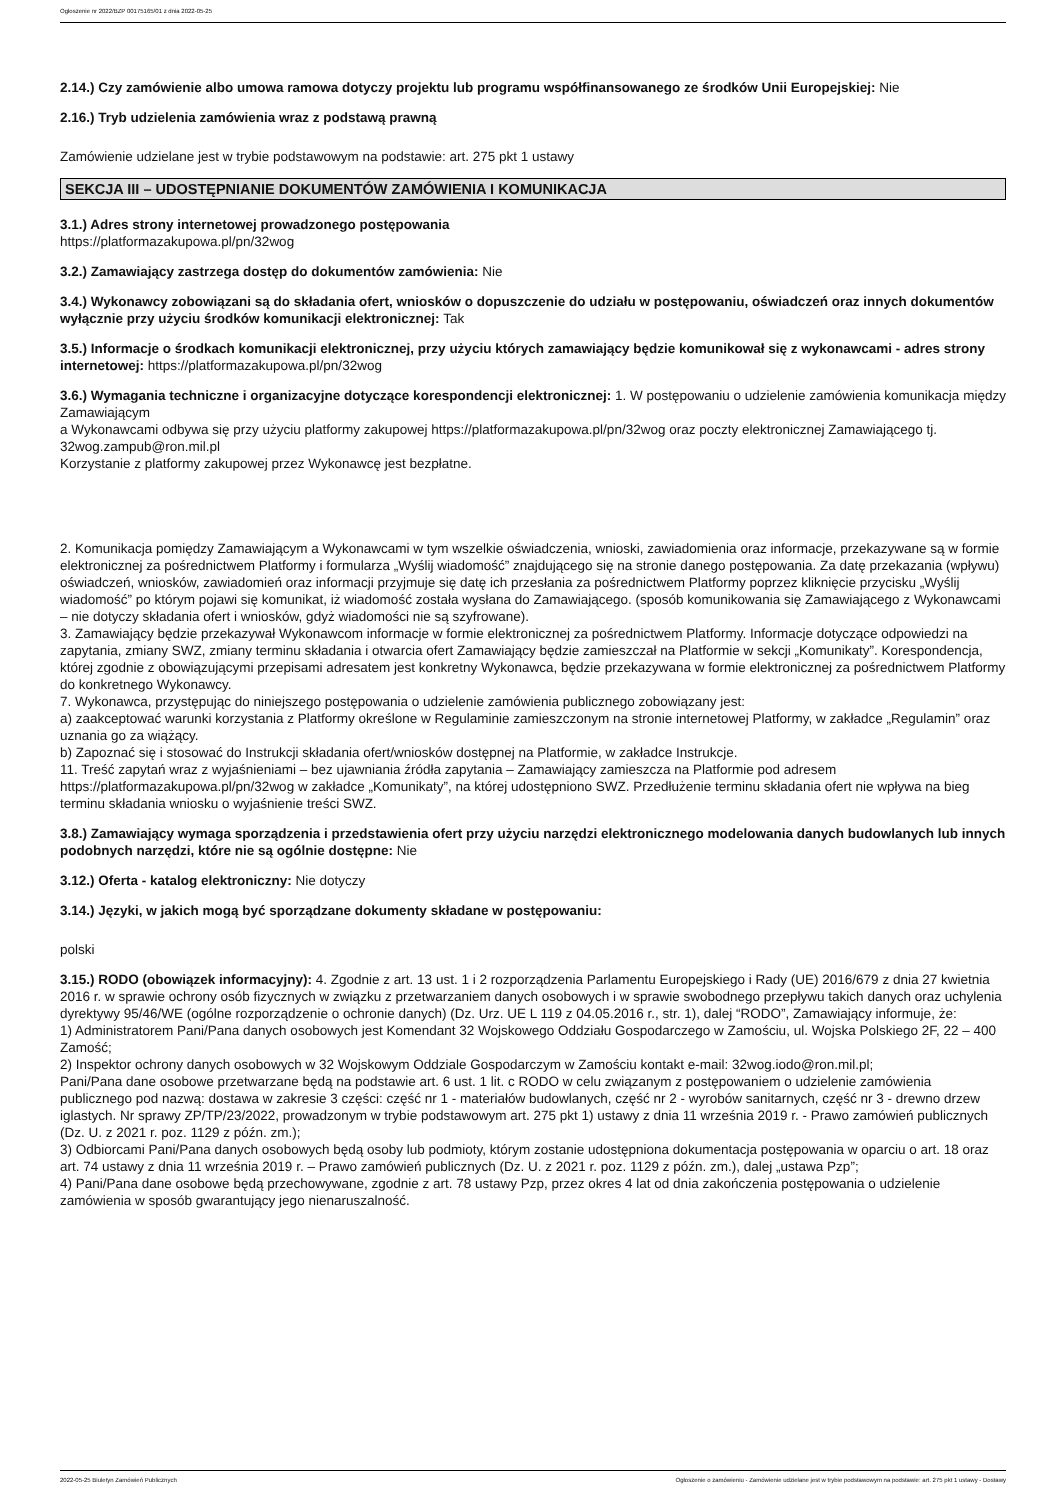Ogłoszenie nr 2022/BZP 00175165/01 z dnia 2022-05-25
2.14.) Czy zamówienie albo umowa ramowa dotyczy projektu lub programu współfinansowanego ze środków Unii Europejskiej: Nie
2.16.) Tryb udzielenia zamówienia wraz z podstawą prawną
Zamówienie udzielane jest w trybie podstawowym na podstawie: art. 275 pkt 1 ustawy
SEKCJA III – UDOSTĘPNIANIE DOKUMENTÓW ZAMÓWIENIA I KOMUNIKACJA
3.1.) Adres strony internetowej prowadzonego postępowania
https://platformazakupowa.pl/pn/32wog
3.2.) Zamawiający zastrzega dostęp do dokumentów zamówienia: Nie
3.4.) Wykonawcy zobowiązani są do składania ofert, wniosków o dopuszczenie do udziału w postępowaniu, oświadczeń oraz innych dokumentów wyłącznie przy użyciu środków komunikacji elektronicznej: Tak
3.5.) Informacje o środkach komunikacji elektronicznej, przy użyciu których zamawiający będzie komunikował się z wykonawcami - adres strony internetowej: https://platformazakupowa.pl/pn/32wog
3.6.) Wymagania techniczne i organizacyjne dotyczące korespondencji elektronicznej: 1. W postępowaniu o udzielenie zamówienia komunikacja między Zamawiającym
a Wykonawcami odbywa się przy użyciu platformy zakupowej https://platformazakupowa.pl/pn/32wog oraz poczty elektronicznej Zamawiającego tj. 32wog.zampub@ron.mil.pl
Korzystanie z platformy zakupowej przez Wykonawcę jest bezpłatne.
2. Komunikacja pomiędzy Zamawiającym a Wykonawcami w tym wszelkie oświadczenia, wnioski, zawiadomienia oraz informacje, przekazywane są w formie elektronicznej za pośrednictwem Platformy i formularza „Wyślij wiadomość” znajdującego się na stronie danego postępowania. Za datę przekazania (wpływu) oświadczeń, wniosków, zawiadomień oraz informacji przyjmuje się datę ich przesłania za pośrednictwem Platformy poprzez kliknięcie przycisku „Wyślij wiadomość” po którym pojawi się komunikat, iż wiadomość została wysłana do Zamawiającego. (sposób komunikowania się Zamawiającego z Wykonawcami – nie dotyczy składania ofert i wniosków, gdyż wiadomości nie są szyfrowane).
3. Zamawiający będzie przekazywał Wykonawcom informacje w formie elektronicznej za pośrednictwem Platformy. Informacje dotyczące odpowiedzi na zapytania, zmiany SWZ, zmiany terminu składania i otwarcia ofert Zamawiający będzie zamieszczał na Platformie w sekcji „Komunikaty”. Korespondencja, której zgodnie z obowiązującymi przepisami adresatem jest konkretny Wykonawca, będzie przekazywana w formie elektronicznej za pośrednictwem Platformy do konkretnego Wykonawcy.
7. Wykonawca, przystępując do niniejszego postępowania o udzielenie zamówienia publicznego zobowiązany jest:
a) zaakceptować warunki korzystania z Platformy określone w Regulaminie zamieszczonym na stronie internetowej Platformy, w zakładce „Regulamin” oraz uznania go za wiążący.
b) Zapoznać się i stosować do Instrukcji składania ofert/wniosków dostępnej na Platformie, w zakładce Instrukcje.
11. Treść zapytań wraz z wyjaśnieniami – bez ujawniania źródła zapytania – Zamawiający zamieszcza na Platformie pod adresem https://platformazakupowa.pl/pn/32wog w zakładce „Komunikaty”, na której udostępniono SWZ. Przedłużenie terminu składania ofert nie wpływa na bieg terminu składania wniosku o wyjaśnienie treści SWZ.
3.8.) Zamawiający wymaga sporządzenia i przedstawienia ofert przy użyciu narzędzi elektronicznego modelowania danych budowlanych lub innych podobnych narzędzi, które nie są ogólnie dostępne: Nie
3.12.) Oferta - katalog elektroniczny: Nie dotyczy
3.14.) Języki, w jakich mogą być sporządzane dokumenty składane w postępowaniu:
polski
3.15.) RODO (obowiązek informacyjny): 4. Zgodnie z art. 13 ust. 1 i 2 rozporządzenia Parlamentu Europejskiego i Rady (UE) 2016/679 z dnia 27 kwietnia 2016 r. w sprawie ochrony osób fizycznych w związku z przetwarzaniem danych osobowych i w sprawie swobodnego przepływu takich danych oraz uchylenia dyrektywy 95/46/WE (ogólne rozporządzenie o ochronie danych) (Dz. Urz. UE L 119 z 04.05.2016 r., str. 1), dalej “RODO”, Zamawiający informuje, że:
1) Administratorem Pani/Pana danych osobowych jest Komendant 32 Wojskowego Oddziału Gospodarczego w Zamościu, ul. Wojska Polskiego 2F, 22 – 400 Zamość;
2) Inspektor ochrony danych osobowych w 32 Wojskowym Oddziale Gospodarczym w Zamościu kontakt e-mail: 32wog.iodo@ron.mil.pl;
Pani/Pana dane osobowe przetwarzane będą na podstawie art. 6 ust. 1 lit. c RODO w celu związanym z postępowaniem o udzielenie zamówienia publicznego pod nazwą: dostawa w zakresie 3 części: część nr 1 - materiałów budowlanych, część nr 2 - wyrobów sanitarnych, część nr 3 - drewno drzew iglastych. Nr sprawy ZP/TP/23/2022, prowadzonym w trybie podstawowym art. 275 pkt 1) ustawy z dnia 11 września 2019 r. - Prawo zamówień publicznych (Dz. U. z 2021 r. poz. 1129 z późn. zm.);
3) Odbiorcami Pani/Pana danych osobowych będą osoby lub podmioty, którym zostanie udostępniona dokumentacja postępowania w oparciu o art. 18 oraz art. 74 ustawy z dnia 11 września 2019 r. – Prawo zamówień publicznych (Dz. U. z 2021 r. poz. 1129 z późn. zm.), dalej „ustawa Pzp”;
4) Pani/Pana dane osobowe będą przechowywane, zgodnie z art. 78 ustawy Pzp, przez okres 4 lat od dnia zakończenia postępowania o udzielenie zamówienia w sposób gwarantujący jego nienaruszalność.
2022-05-25 Biuletyn Zamówień Publicznych Ogłoszenie o zamówieniu - Zamówienie udzielane jest w trybie podstawowym na podstawie: art. 275 pkt 1 ustawy - Dostawy